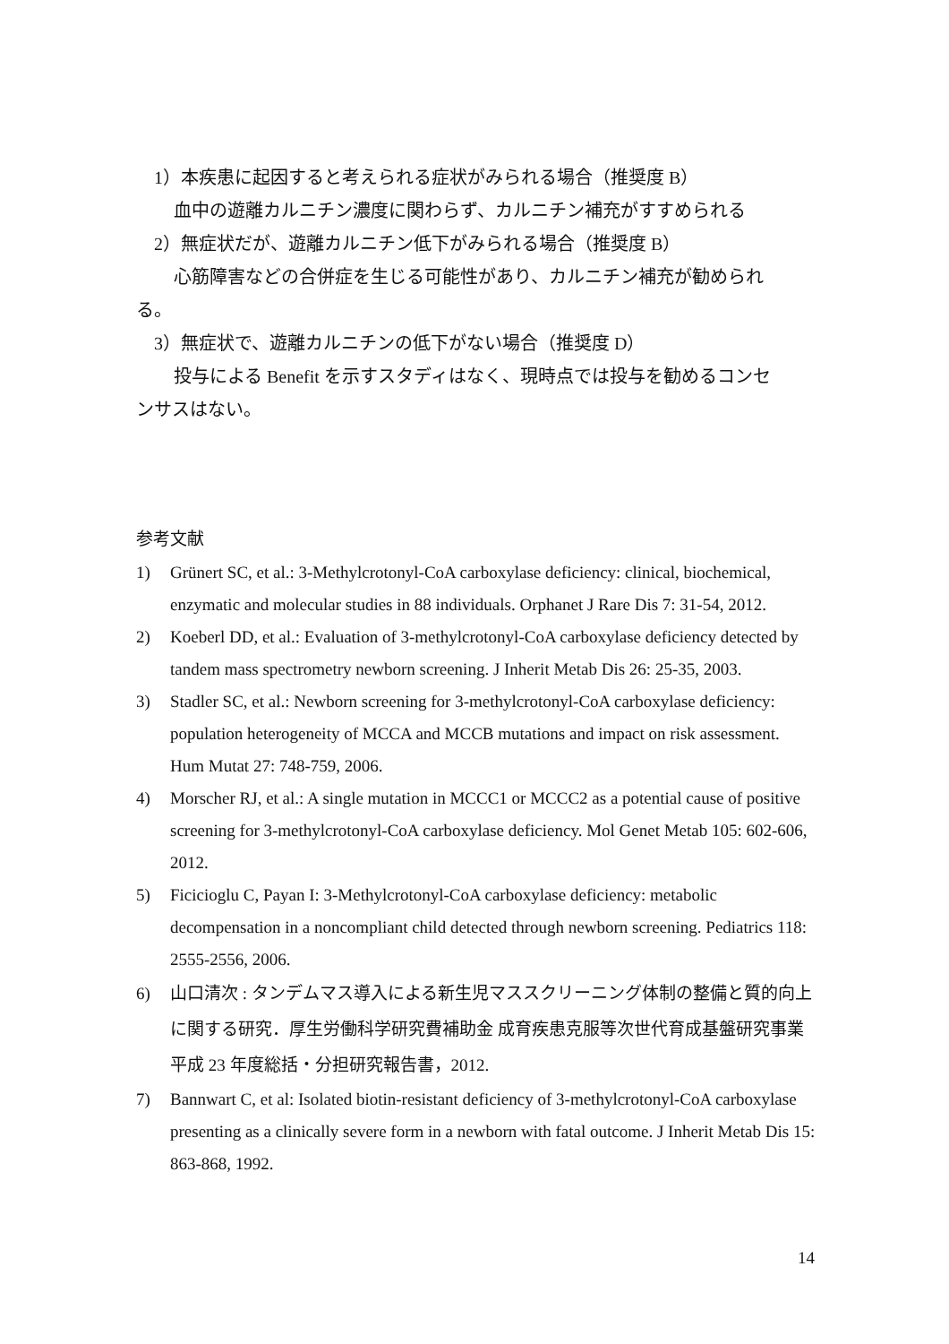1）本疾患に起因すると考えられる症状がみられる場合（推奨度 B）
血中の遊離カルニチン濃度に関わらず、カルニチン補充がすすめられる
2）無症状だが、遊離カルニチン低下がみられる場合（推奨度 B）
心筋障害などの合併症を生じる可能性があり、カルニチン補充が勧められ
る。
3）無症状で、遊離カルニチンの低下がない場合（推奨度 D）
投与による Benefit を示すスタディはなく、現時点では投与を勧めるコンセ
ンサスはない。
参考文献
1) Grünert SC, et al.: 3-Methylcrotonyl-CoA carboxylase deficiency: clinical, biochemical, enzymatic and molecular studies in 88 individuals. Orphanet J Rare Dis 7: 31-54, 2012.
2) Koeberl DD, et al.: Evaluation of 3-methylcrotonyl-CoA carboxylase deficiency detected by tandem mass spectrometry newborn screening. J Inherit Metab Dis 26: 25-35, 2003.
3) Stadler SC, et al.: Newborn screening for 3-methylcrotonyl-CoA carboxylase deficiency: population heterogeneity of MCCA and MCCB mutations and impact on risk assessment. Hum Mutat 27: 748-759, 2006.
4) Morscher RJ, et al.: A single mutation in MCCC1 or MCCC2 as a potential cause of positive screening for 3-methylcrotonyl-CoA carboxylase deficiency. Mol Genet Metab 105: 602-606, 2012.
5) Ficicioglu C, Payan I: 3-Methylcrotonyl-CoA carboxylase deficiency: metabolic decompensation in a noncompliant child detected through newborn screening. Pediatrics 118: 2555-2556, 2006.
6) 山口清次 : タンデムマス導入による新生児マススクリーニング体制の整備と質的向上に関する研究．厚生労働科学研究費補助金 成育疾患克服等次世代育成基盤研究事業 平成 23 年度総括・分担研究報告書，2012.
7) Bannwart C, et al: Isolated biotin-resistant deficiency of 3-methylcrotonyl-CoA carboxylase presenting as a clinically severe form in a newborn with fatal outcome. J Inherit Metab Dis 15: 863-868, 1992.
14